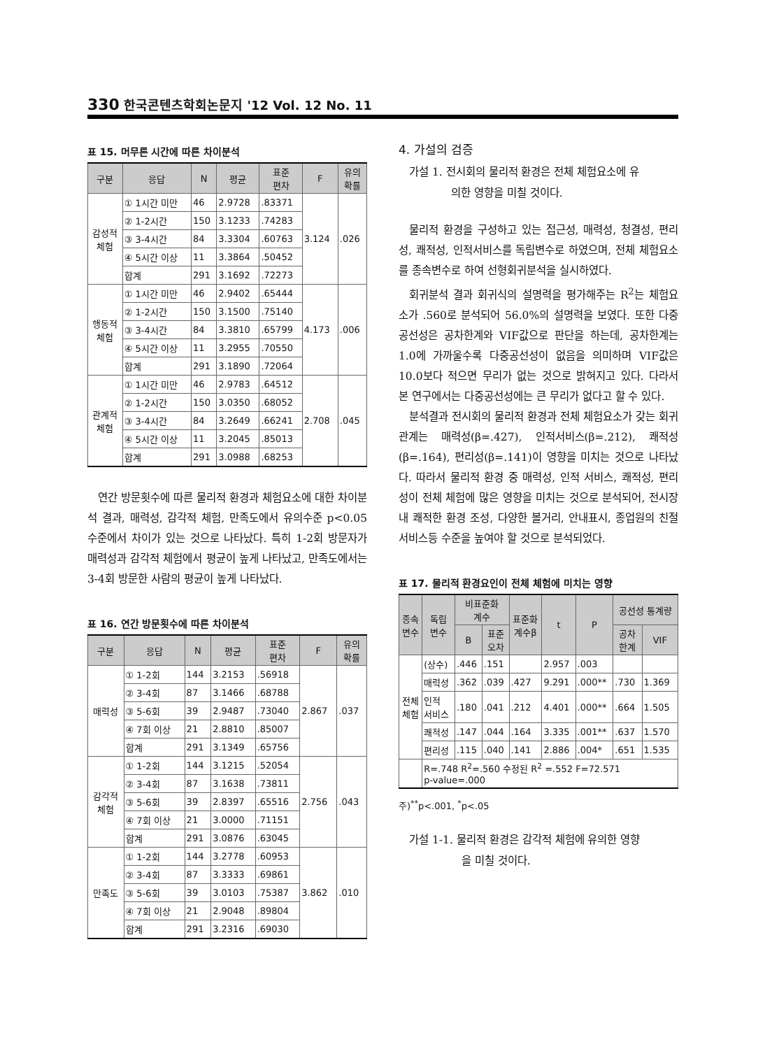330 한국콘텐츠학회논문지 '12 Vol. 12 No. 11
표 15. 머무른 시간에 따른 차이분석
| 구분 | 응답 | N | 평균 | 표준 편차 | F | 유의 확률 |
| --- | --- | --- | --- | --- | --- | --- |
| 감성적 체험 | ① 1시간 미만 | 46 | 2.9728 | .83371 | 3.124 | .026 |
| | ② 1-2시간 | 150 | 3.1233 | .74283 | | |
| | ③ 3-4시간 | 84 | 3.3304 | .60763 | | |
| | ④ 5시간 이상 | 11 | 3.3864 | .50452 | | |
| | 합계 | 291 | 3.1692 | .72273 | | |
| 행동적 체험 | ① 1시간 미만 | 46 | 2.9402 | .65444 | 4.173 | .006 |
| | ② 1-2시간 | 150 | 3.1500 | .75140 | | |
| | ③ 3-4시간 | 84 | 3.3810 | .65799 | | |
| | ④ 5시간 이상 | 11 | 3.2955 | .70550 | | |
| | 합계 | 291 | 3.1890 | .72064 | | |
| 관계적 체험 | ① 1시간 미만 | 46 | 2.9783 | .64512 | 2.708 | .045 |
| | ② 1-2시간 | 150 | 3.0350 | .68052 | | |
| | ③ 3-4시간 | 84 | 3.2649 | .66241 | | |
| | ④ 5시간 이상 | 11 | 3.2045 | .85013 | | |
| | 합계 | 291 | 3.0988 | .68253 | | |
연간 방문횟수에 따른 물리적 환경과 체험요소에 대한 차이분석 결과, 매력성, 감각적 체험, 만족도에서 유의수준 p<0.05 수준에서 차이가 있는 것으로 나타났다. 특히 1-2회 방문자가 매력성과 감각적 체험에서 평균이 높게 나타났고, 만족도에서는 3-4회 방문한 사람의 평균이 높게 나타났다.
표 16. 연간 방문횟수에 따른 차이분석
| 구분 | 응답 | N | 평균 | 표준 편차 | F | 유의 확률 |
| --- | --- | --- | --- | --- | --- | --- |
| 매력성 | ① 1-2회 | 144 | 3.2153 | .56918 | 2.867 | .037 |
| | ② 3-4회 | 87 | 3.1466 | .68788 | | |
| | ③ 5-6회 | 39 | 2.9487 | .73040 | | |
| | ④ 7회 이상 | 21 | 2.8810 | .85007 | | |
| | 합계 | 291 | 3.1349 | .65756 | | |
| 감각적 체험 | ① 1-2회 | 144 | 3.1215 | .52054 | 2.756 | .043 |
| | ② 3-4회 | 87 | 3.1638 | .73811 | | |
| | ③ 5-6회 | 39 | 2.8397 | .65516 | | |
| | ④ 7회 이상 | 21 | 3.0000 | .71151 | | |
| | 합계 | 291 | 3.0876 | .63045 | | |
| 만족도 | ① 1-2회 | 144 | 3.2778 | .60953 | 3.862 | .010 |
| | ② 3-4회 | 87 | 3.3333 | .69861 | | |
| | ③ 5-6회 | 39 | 3.0103 | .75387 | | |
| | ④ 7회 이상 | 21 | 2.9048 | .89804 | | |
| | 합계 | 291 | 3.2316 | .69030 | | |
4. 가설의 검증
가설 1. 전시회의 물리적 환경은 전체 체험요소에 유
의한 영향을 미칠 것이다.
물리적 환경을 구성하고 있는 접근성, 매력성, 청결성, 편리성, 쾌적성, 인적서비스를 독립변수로 하였으며, 전체 체험요소를 종속변수로 하여 선형회귀분석을 실시하였다.
회귀분석 결과 회귀식의 설명력을 평가해주는 R<sup>2</sup>는 체험요소가 .560로 분석되어 56.0%의 설명력을 보였다. 또한 다중공선성은 공차한계와 VIF값으로 판단을 하는데, 공차한계는 1.0에 가까울수록 다중공선성이 없음을 의미하며 VIF값은 10.0보다 적으면 무리가 없는 것으로 밝혀지고 있다. 다라서 본 연구에서는 다중공선성에는 큰 무리가 없다고 할 수 있다.
분석결과 전시회의 물리적 환경과 전체 체험요소가 갖는 회귀관계는 매력성(β=.427), 인적서비스(β=.212), 쾌적성(β=.164), 편리성(β=.141)이 영향을 미치는 것으로 나타났다. 따라서 물리적 환경 중 매력성, 인적 서비스, 쾌적성, 편리성이 전체 체험에 많은 영향을 미치는 것으로 분석되어, 전시장 내 쾌적한 환경 조성, 다양한 볼거리, 안내표시, 종업원의 친절 서비스등 수준을 높여야 할 것으로 분석되었다.
표 17. 물리적 환경요인이 전체 체험에 미치는 영향
| 종속 변수 | 독립 변수 | 비표준화 계수 | | 표준화 계수β | t | P | 공선성 통계량 | |
| --- | --- | --- | --- | --- | --- | --- | --- | --- |
| | | B | 표준 오차 | | | | 공차 한계 | VIF |
| 전체 체험 | (상수) | .446 | .151 | | 2.957 | .003 | | |
| | 매력성 | .362 | .039 | .427 | 9.291 | .000** | .730 | 1.369 |
| | 인적 서비스 | .180 | .041 | .212 | 4.401 | .000** | .664 | 1.505 |
| | 쾌적성 | .147 | .044 | .164 | 3.335 | .001** | .637 | 1.570 |
| | 편리성 | .115 | .040 | .141 | 2.886 | .004* | .651 | 1.535 |
| | R=.748 R<sup>2</sup>=.560 수정된 R<sup>2</sup> =.552 F=72.571 p-value=.000 | | | | | | | |
주)<sup>**</sup>p<.001, <sup>*</sup>p<.05
가설 1-1. 물리적 환경은 감각적 체험에 유의한 영향
을 미칠 것이다.